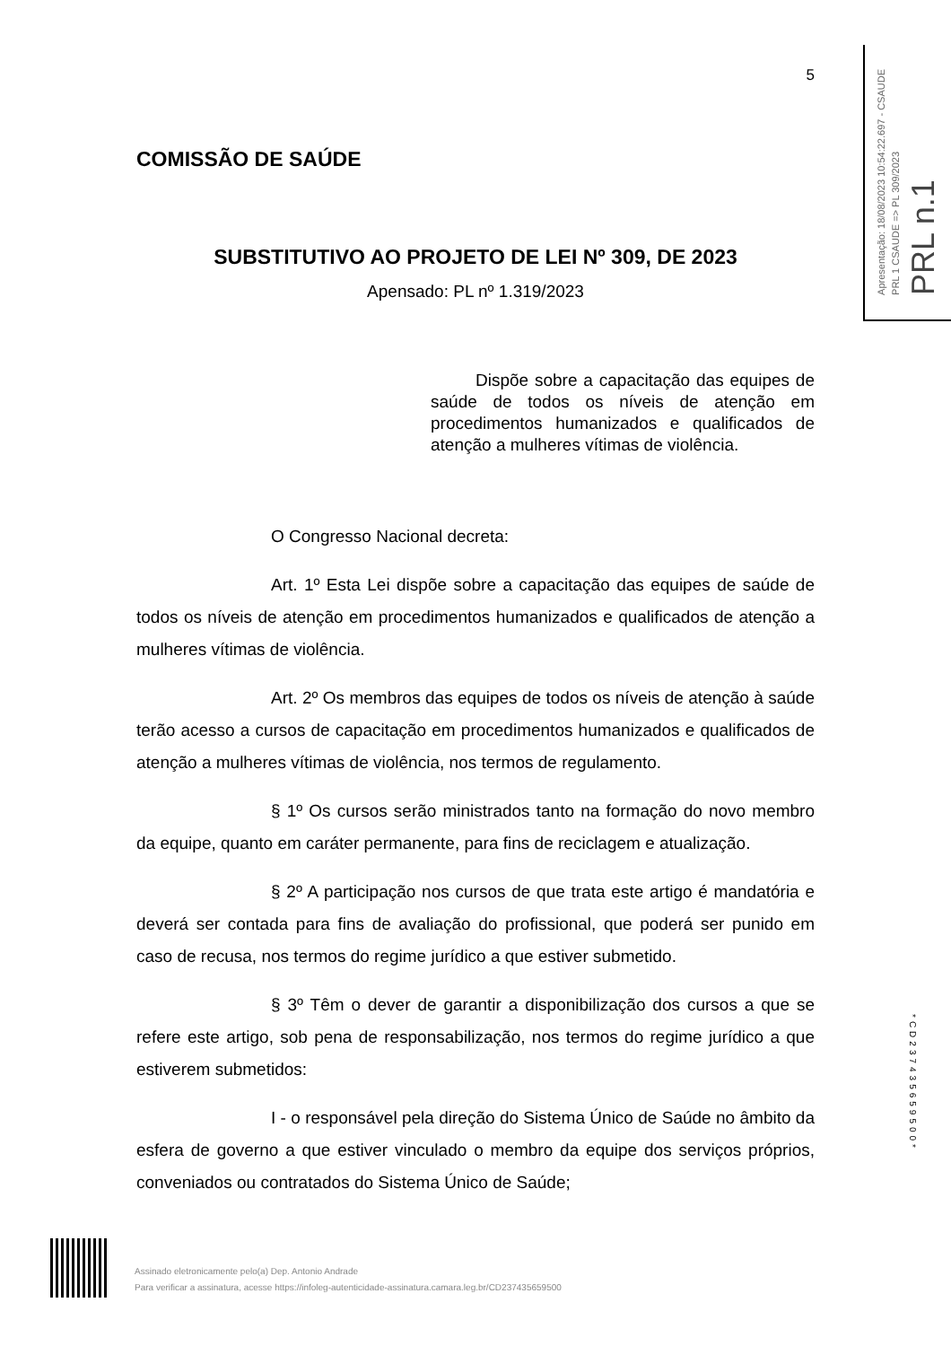5
COMISSÃO DE SAÚDE
SUBSTITUTIVO AO PROJETO DE LEI Nº 309, DE 2023
Apensado: PL nº 1.319/2023
Dispõe sobre a capacitação das equipes de saúde de todos os níveis de atenção em procedimentos humanizados e qualificados de atenção a mulheres vítimas de violência.
O Congresso Nacional decreta:
Art. 1º Esta Lei dispõe sobre a capacitação das equipes de saúde de todos os níveis de atenção em procedimentos humanizados e qualificados de atenção a mulheres vítimas de violência.
Art. 2º Os membros das equipes de todos os níveis de atenção à saúde terão acesso a cursos de capacitação em procedimentos humanizados e qualificados de atenção a mulheres vítimas de violência, nos termos de regulamento.
§ 1º Os cursos serão ministrados tanto na formação do novo membro da equipe, quanto em caráter permanente, para fins de reciclagem e atualização.
§ 2º A participação nos cursos de que trata este artigo é mandatória e deverá ser contada para fins de avaliação do profissional, que poderá ser punido em caso de recusa, nos termos do regime jurídico a que estiver submetido.
§ 3º Têm o dever de garantir a disponibilização dos cursos a que se refere este artigo, sob pena de responsabilização, nos termos do regime jurídico a que estiverem submetidos:
I - o responsável pela direção do Sistema Único de Saúde no âmbito da esfera de governo a que estiver vinculado o membro da equipe dos serviços próprios, conveniados ou contratados do Sistema Único de Saúde;
Apresentação: 18/08/2023 10:54:22.697 - CSAUDE
PRL 1 CSAUDE => PL 309/2023
PRL n.1
*CD237435659500*
Assinado eletronicamente pelo(a) Dep. Antonio Andrade
Para verificar a assinatura, acesse https://infoleg-autenticidade-assinatura.camara.leg.br/CD237435659500